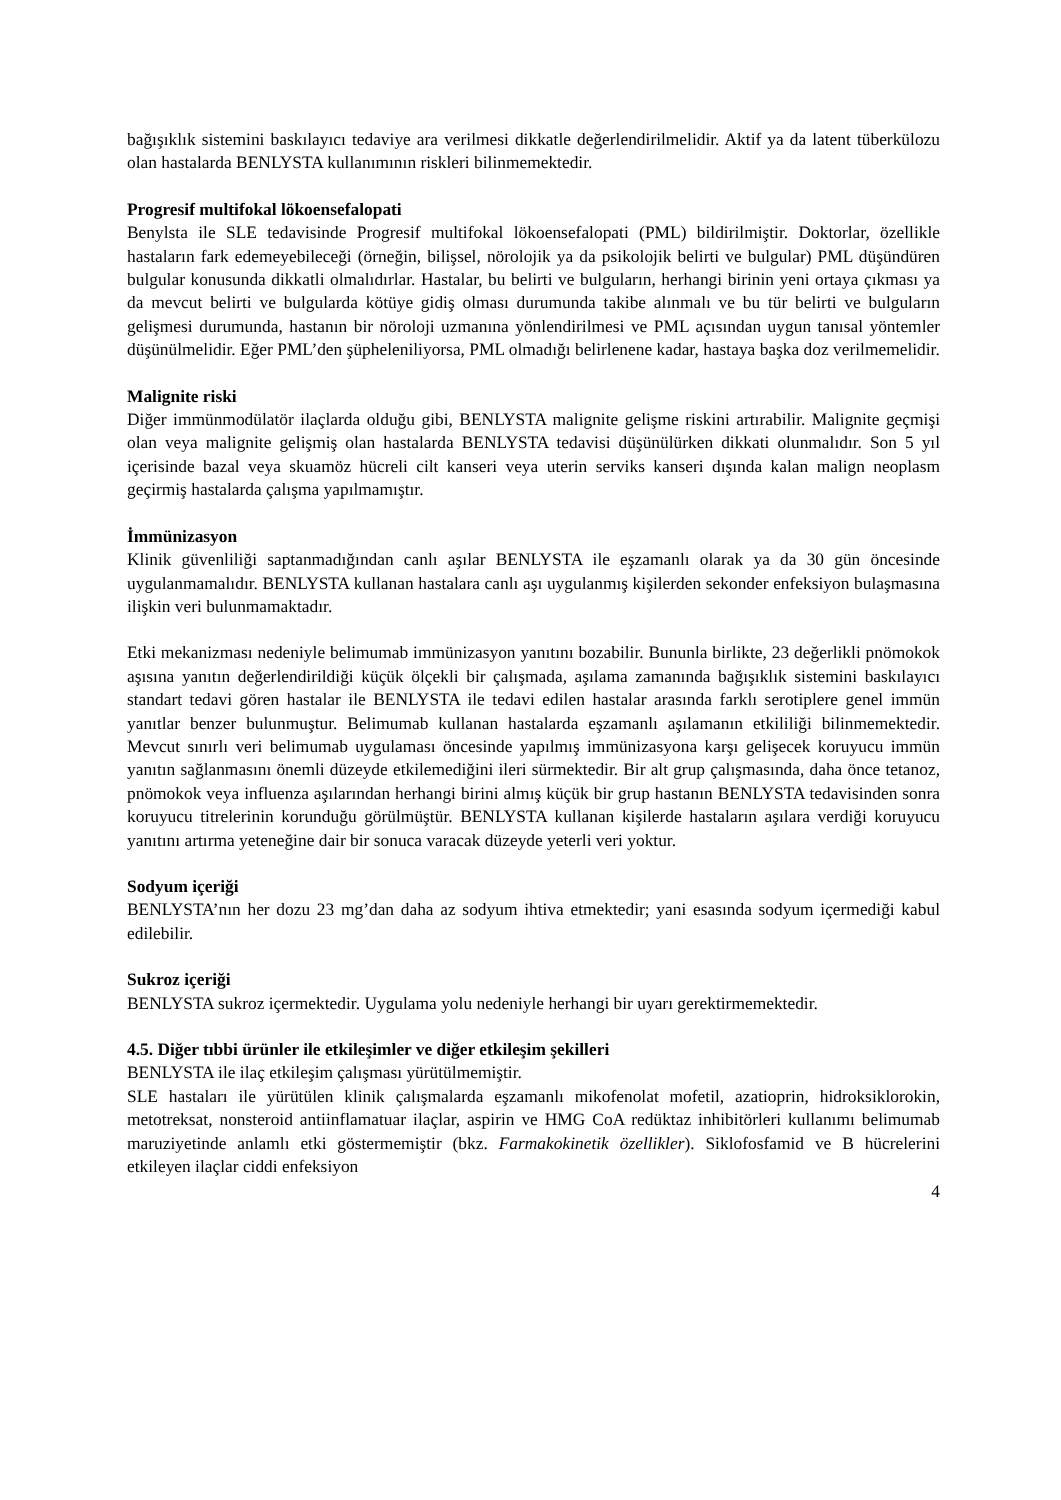bağışıklık sistemini baskılayıcı tedaviye ara verilmesi dikkatle değerlendirilmelidir. Aktif ya da latent tüberkülozu olan hastalarda BENLYSTA kullanımının riskleri bilinmemektedir.
Progresif multifokal lökoensefalopati
Benylsta ile SLE tedavisinde Progresif multifokal lökoensefalopati (PML) bildirilmiştir. Doktorlar, özellikle hastaların fark edemeyebileceği (örneğin, bilişsel, nörolojik ya da psikolojik belirti ve bulgular) PML düşündüren bulgular konusunda dikkatli olmalıdırlar. Hastalar, bu belirti ve bulguların, herhangi birinin yeni ortaya çıkması ya da mevcut belirti ve bulgularda kötüye gidiş olması durumunda takibe alınmalı ve bu tür belirti ve bulguların gelişmesi durumunda, hastanın bir nöroloji uzmanına yönlendirilmesi ve PML açısından uygun tanısal yöntemler düşünülmelidir. Eğer PML’den şüpheleniliyorsa, PML olmadığı belirlenene kadar, hastaya başka doz verilmemelidir.
Malignite riski
Diğer immünmodülatör ilaçlarda olduğu gibi, BENLYSTA malignite gelişme riskini artırabilir. Malignite geçmişi olan veya malignite gelişmiş olan hastalarda BENLYSTA tedavisi düşünülürken dikkati olunmalıdır. Son 5 yıl içerisinde bazal veya skuamöz hücreli cilt kanseri veya uterin serviks kanseri dışında kalan malign neoplasm geçirmiş hastalarda çalışma yapılmamıştır.
İmmünizasyon
Klinik güvenliliği saptanmadığından canlı aşılar BENLYSTA ile eşzamanlı olarak ya da 30 gün öncesinde uygulanmamalıdır. BENLYSTA kullanan hastalara canlı aşı uygulanmış kişilerden sekonder enfeksiyon bulaşmasına ilişkin veri bulunmamaktadır.
Etki mekanizması nedeniyle belimumab immünizasyon yanıtını bozabilir. Bununla birlikte, 23 değerlikli pnömokok aşısına yanıtın değerlendirildiği küçük ölçekli bir çalışmada, aşılama zamanında bağışıklık sistemini baskılayıcı standart tedavi gören hastalar ile BENLYSTA ile tedavi edilen hastalar arasında farklı serotiplere genel immün yanıtlar benzer bulunmuştur. Belimumab kullanan hastalarda eşzamanlı aşılamanın etkililiği bilinmemektedir. Mevcut sınırlı veri belimumab uygulaması öncesinde yapılmış immünizasyona karşı gelişecek koruyucu immün yanıtın sağlanmasını önemli düzeyde etkilemediğini ileri sürmektedir. Bir alt grup çalışmasında, daha önce tetanoz, pnömokok veya influenza aşılarından herhangi birini almış küçük bir grup hastanın BENLYSTA tedavisinden sonra koruyucu titrelerinin korunduğu görülmüştür. BENLYSTA kullanan kişilerde hastaların aşılara verdiği koruyucu yanıtını artırma yeteneğine dair bir sonuca varacak düzeyde yeterli veri yoktur.
Sodyum içeriği
BENLYSTA’nın her dozu 23 mg’dan daha az sodyum ihtiva etmektedir; yani esasında sodyum içermediği kabul edilebilir.
Sukroz içeriği
BENLYSTA sukroz içermektedir. Uygulama yolu nedeniyle herhangi bir uyarı gerektirmemektedir.
4.5. Diğer tıbbi ürünler ile etkileşimler ve diğer etkileşim şekilleri
BENLYSTA ile ilaç etkileşim çalışması yürütülmemiştir.
SLE hastaları ile yürütülen klinik çalışmalarda eşzamanlı mikofenolat mofetil, azatioprin, hidroksiklorokin, metotreksat, nonsteroid antiinflamatuar ilaçlar, aspirin ve HMG CoA redüktaz inhibitörleri kullanımı belimumab maruziyetinde anlamlı etki göstermemiştir (bkz. Farmakokinetik özellikler). Siklofosfamid ve B hücrelerini etkileyen ilaçlar ciddi enfeksiyon
4